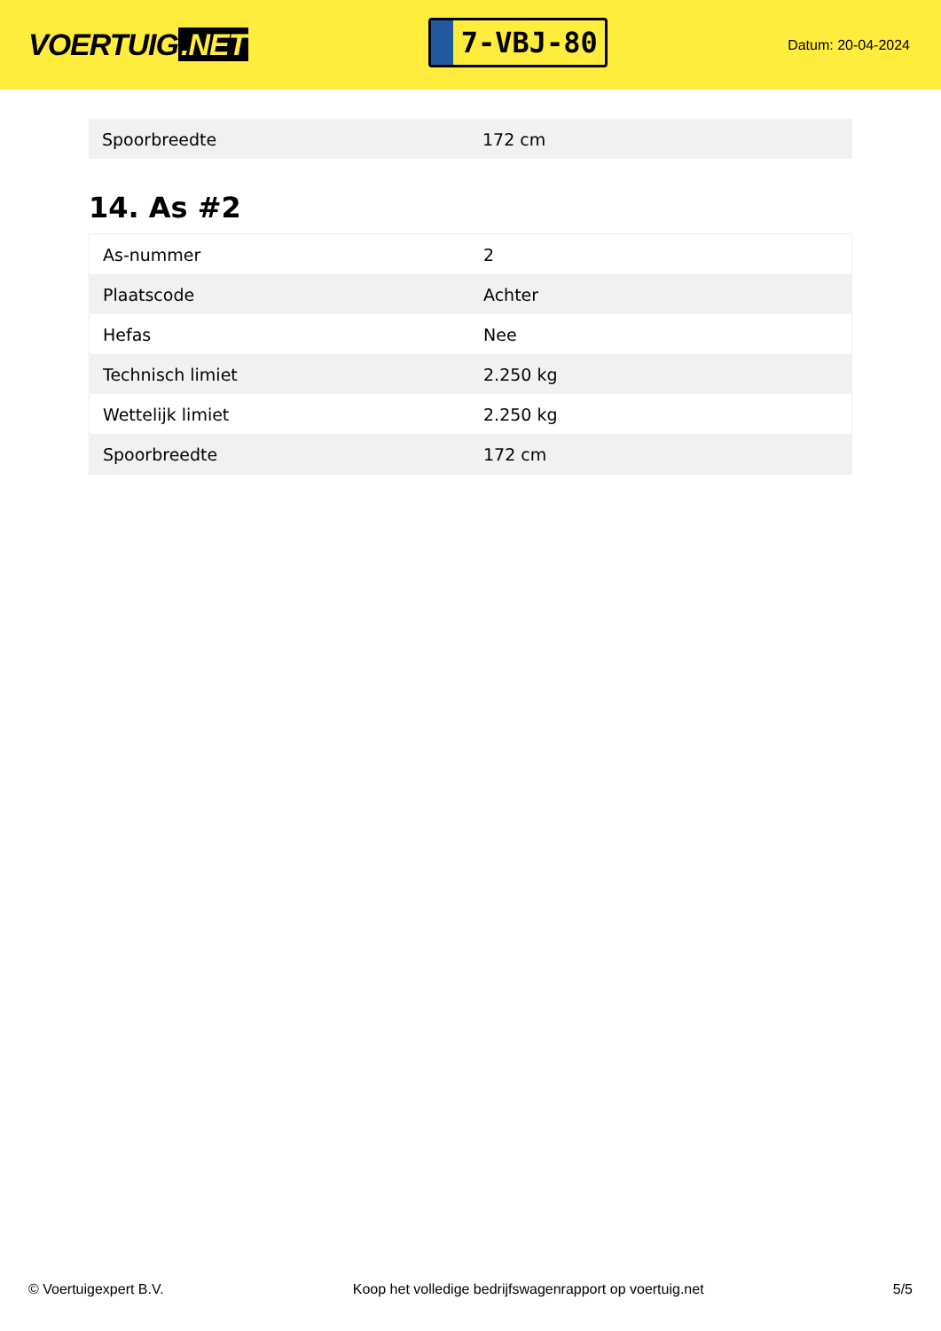VOERTUIG.NET
7-VBJ-80
Datum: 20-04-2024
| Spoorbreedte | 172 cm |
14. As #2
| As-nummer | 2 |
| Plaatscode | Achter |
| Hefas | Nee |
| Technisch limiet | 2.250 kg |
| Wettelijk limiet | 2.250 kg |
| Spoorbreedte | 172 cm |
© Voertuigexpert B.V. Koop het volledige bedrijfswagenrapport op voertuig.net 5/5